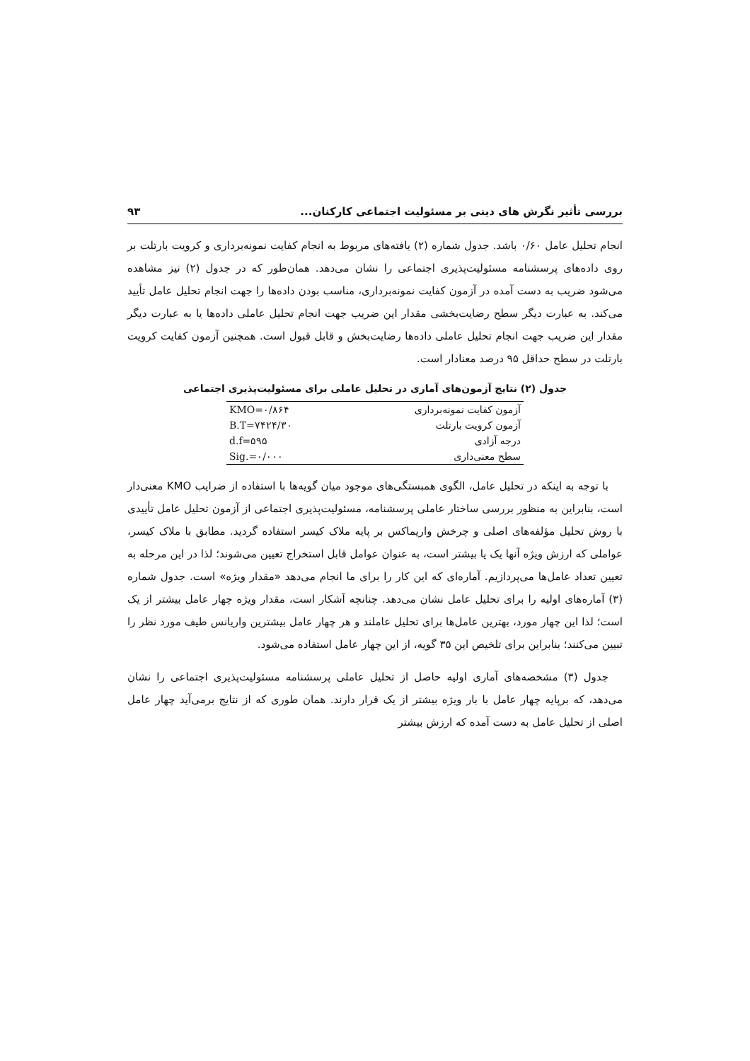بررسی تأثیر نگرش های دینی بر مسئولیت اجتماعی کارکنان... ۹۳
انجام تحلیل عامل ۰/۶۰ باشد. جدول شماره (۲) یافته‌های مربوط به انجام کفایت نمونه‌برداری و کرویت بارتلت بر روی داده‌های پرسشنامه مسئولیت‌پذیری اجتماعی را نشان می‌دهد. همان‌طور که در جدول (۲) نیز مشاهده می‌شود ضریب به دست آمده در آزمون کفایت نمونه‌برداری، مناسب بودن داده‌ها را جهت انجام تحلیل عامل تأیید می‌کند. به عبارت دیگر سطح رضایت‌بخشی مقدار این ضریب جهت انجام تحلیل عاملی داده‌ها یا به عبارت دیگر مقدار این ضریب جهت انجام تحلیل عاملی داده‌ها رضایت‌بخش و قابل قبول است. همچنین آزمون کفایت کرویت بارتلت در سطح حداقل ۹۵ درصد معنادار است.
جدول (۲) نتایج آزمون‌های آماری در تحلیل عاملی برای مسئولیت‌پذیری اجتماعی
| آزمون کفایت نمونه‌برداری | KMO=۰/۸۶۴ |
| آزمون کرویت بارتلت | B.T=۷۴۲۴/۳۰ |
| درجه آزادی | d.f=۵۹۵ |
| سطح معنی‌داری | Sig.=۰/۰۰۰ |
با توجه به اینکه در تحلیل عامل، الگوی همبستگی‌های موجود میان گویه‌ها با استفاده از ضرایب KMO معنی‌دار است، بنابراین به منظور بررسی ساختار عاملی پرسشنامه، مسئولیت‌پذیری اجتماعی از آزمون تحلیل عامل تأییدی با روش تحلیل مؤلفه‌های اصلی و چرخش واریماکس بر پایه ملاک کیسر استفاده گردید. مطابق با ملاک کیسر، عواملی که ارزش ویژه آنها یک یا بیشتر است، به عنوان عوامل قابل استخراج تعیین می‌شوند؛ لذا در این مرحله به تعیین تعداد عامل‌ها می‌پردازیم. آماره‌ای که این کار را برای ما انجام می‌دهد «مقدار ویژه» است. جدول شماره (۳) آماره‌های اولیه را برای تحلیل عامل نشان می‌دهد. چنانچه آشکار است، مقدار ویژه چهار عامل بیشتر از یک است؛ لذا این چهار مورد، بهترین عامل‌ها برای تحلیل عاملند و هر چهار عامل بیشترین واریانس طیف مورد نظر را تبیین می‌کنند؛ بنابراین برای تلخیص این ۳۵ گویه، از این چهار عامل استفاده می‌شود.
جدول (۳) مشخصه‌های آماری اولیه حاصل از تحلیل عاملی پرسشنامه مسئولیت‌پذیری اجتماعی را نشان می‌دهد، که برپایه چهار عامل با بار ویژه بیشتر از یک قرار دارند. همان طوری که از نتایج برمی‌آید چهار عامل اصلی از تحلیل عامل به دست آمده که ارزش بیشتر